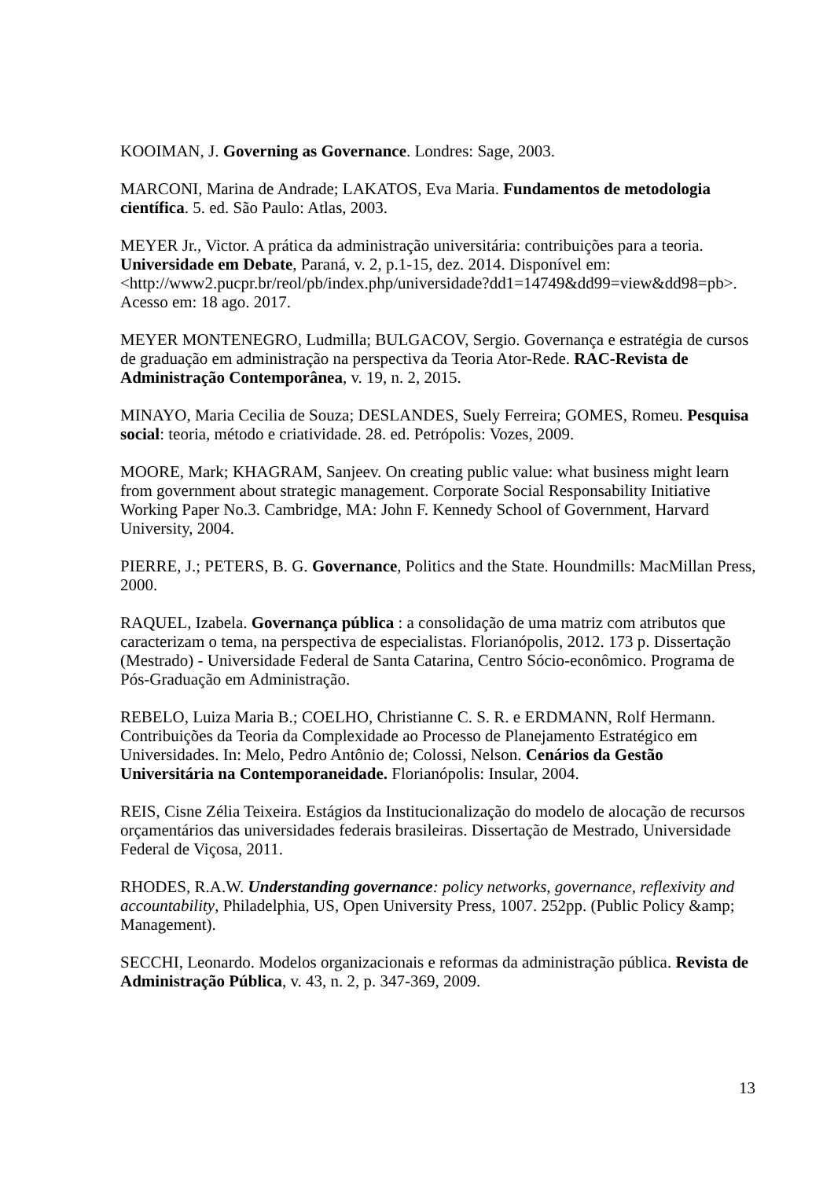KOOIMAN, J. Governing as Governance. Londres: Sage, 2003.
MARCONI, Marina de Andrade; LAKATOS, Eva Maria. Fundamentos de metodologia científica. 5. ed. São Paulo: Atlas, 2003.
MEYER Jr., Victor. A prática da administração universitária: contribuições para a teoria. Universidade em Debate, Paraná, v. 2, p.1-15, dez. 2014. Disponível em: <http://www2.pucpr.br/reol/pb/index.php/universidade?dd1=14749&dd99=view&dd98=pb>. Acesso em: 18 ago. 2017.
MEYER MONTENEGRO, Ludmilla; BULGACOV, Sergio. Governança e estratégia de cursos de graduação em administração na perspectiva da Teoria Ator-Rede. RAC-Revista de Administração Contemporânea, v. 19, n. 2, 2015.
MINAYO, Maria Cecilia de Souza; DESLANDES, Suely Ferreira; GOMES, Romeu. Pesquisa social: teoria, método e criatividade. 28. ed. Petrópolis: Vozes, 2009.
MOORE, Mark; KHAGRAM, Sanjeev. On creating public value: what business might learn from government about strategic management. Corporate Social Responsability Initiative Working Paper No.3. Cambridge, MA: John F. Kennedy School of Government, Harvard University, 2004.
PIERRE, J.; PETERS, B. G. Governance, Politics and the State. Houndmills: MacMillan Press, 2000.
RAQUEL, Izabela. Governança pública : a consolidação de uma matriz com atributos que caracterizam o tema, na perspectiva de especialistas. Florianópolis, 2012. 173 p. Dissertação (Mestrado) - Universidade Federal de Santa Catarina, Centro Sócio-econômico. Programa de Pós-Graduação em Administração.
REBELO, Luiza Maria B.; COELHO, Christianne C. S. R. e ERDMANN, Rolf Hermann. Contribuições da Teoria da Complexidade ao Processo de Planejamento Estratégico em Universidades. In: Melo, Pedro Antônio de; Colossi, Nelson. Cenários da Gestão Universitária na Contemporaneidade. Florianópolis: Insular, 2004.
REIS, Cisne Zélia Teixeira. Estágios da Institucionalização do modelo de alocação de recursos orçamentários das universidades federais brasileiras. Dissertação de Mestrado, Universidade Federal de Viçosa, 2011.
RHODES, R.A.W. Understanding governance: policy networks, governance, reflexivity and accountability, Philadelphia, US, Open University Press, 1007. 252pp. (Public Policy &amp; Management).
SECCHI, Leonardo. Modelos organizacionais e reformas da administração pública. Revista de Administração Pública, v. 43, n. 2, p. 347-369, 2009.
13